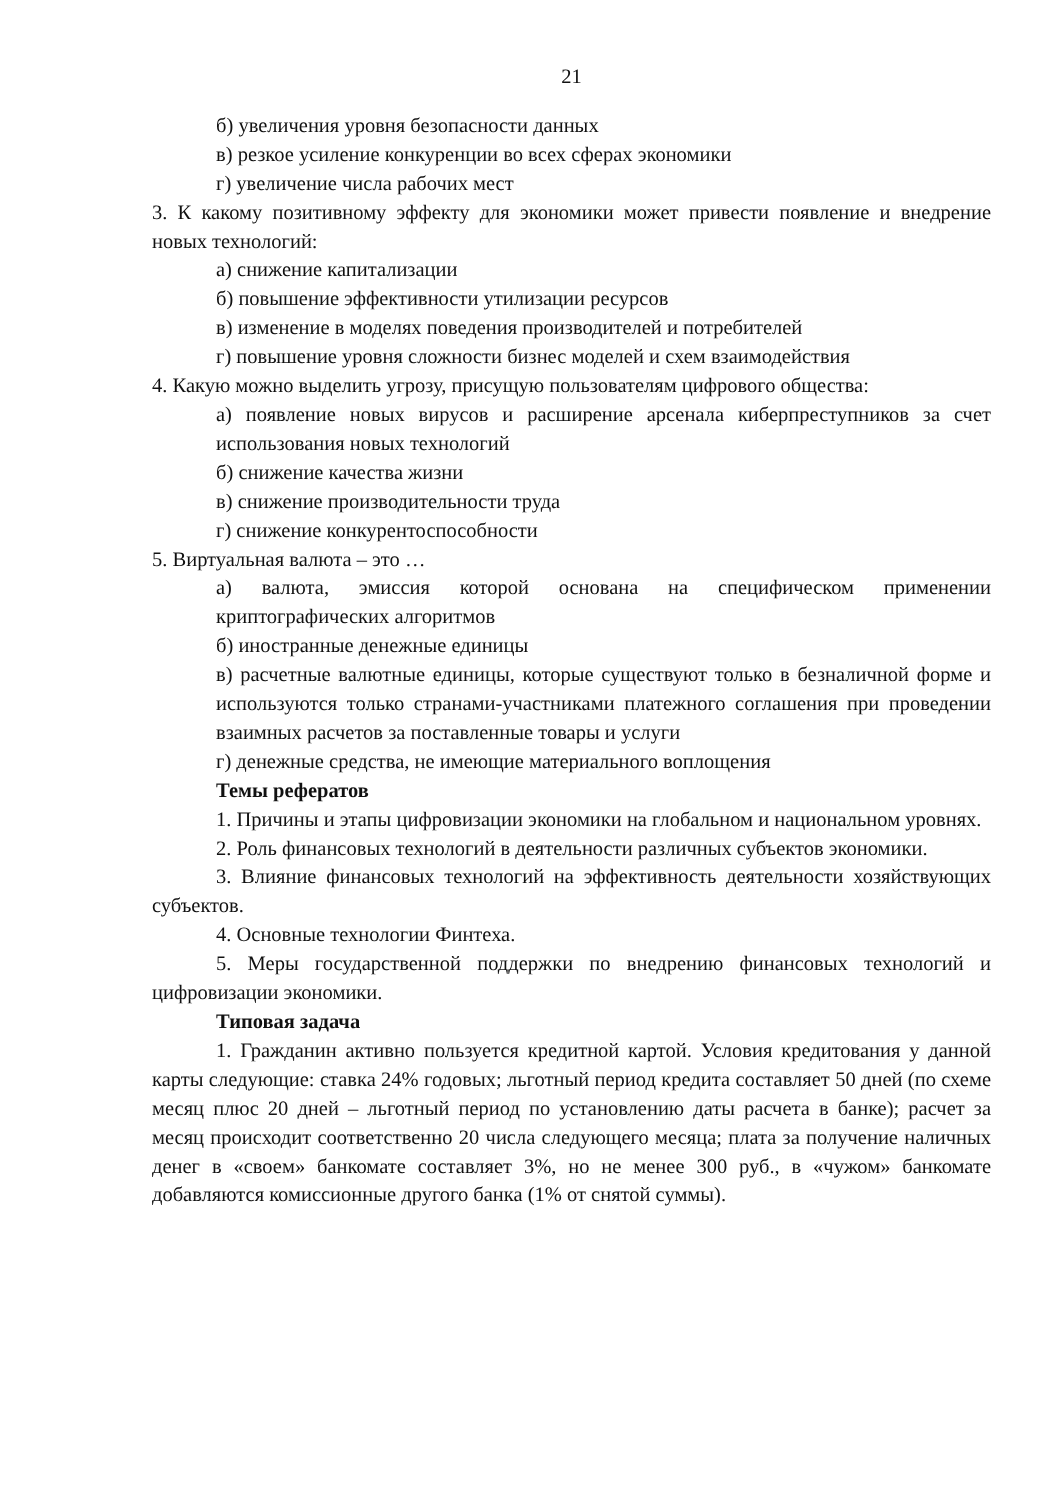21
б) увеличения уровня безопасности данных
в) резкое усиление конкуренции во всех сферах экономики
г) увеличение числа рабочих мест
3. К какому позитивному эффекту для экономики может привести появление и внедрение новых технологий:
а) снижение капитализации
б) повышение эффективности утилизации ресурсов
в) изменение в моделях поведения производителей и потребителей
г) повышение уровня сложности бизнес моделей и схем взаимодействия
4. Какую можно выделить угрозу, присущую пользователям цифрового общества:
а) появление новых вирусов и расширение арсенала киберпреступников за счет использования новых технологий
б) снижение качества жизни
в) снижение производительности труда
г) снижение конкурентоспособности
5. Виртуальная валюта – это …
а) валюта, эмиссия которой основана на специфическом применении криптографических алгоритмов
б) иностранные денежные единицы
в) расчетные валютные единицы, которые существуют только в безналичной форме и используются только странами-участниками платежного соглашения при проведении взаимных расчетов за поставленные товары и услуги
г) денежные средства, не имеющие материального воплощения
Темы рефератов
1. Причины и этапы цифровизации экономики на глобальном и национальном уровнях.
2. Роль финансовых технологий в деятельности различных субъектов экономики.
3. Влияние финансовых технологий на эффективность деятельности хозяйствующих субъектов.
4. Основные технологии Финтеха.
5. Меры государственной поддержки по внедрению финансовых технологий и цифровизации экономики.
Типовая задача
1. Гражданин активно пользуется кредитной картой. Условия кредитования у данной карты следующие: ставка 24% годовых; льготный период кредита составляет 50 дней (по схеме месяц плюс 20 дней – льготный период по установлению даты расчета в банке); расчет за месяц происходит соответственно 20 числа следующего месяца; плата за получение наличных денег в «своем» банкомате составляет 3%, но не менее 300 руб., в «чужом» банкомате добавляются комиссионные другого банка (1% от снятой суммы).